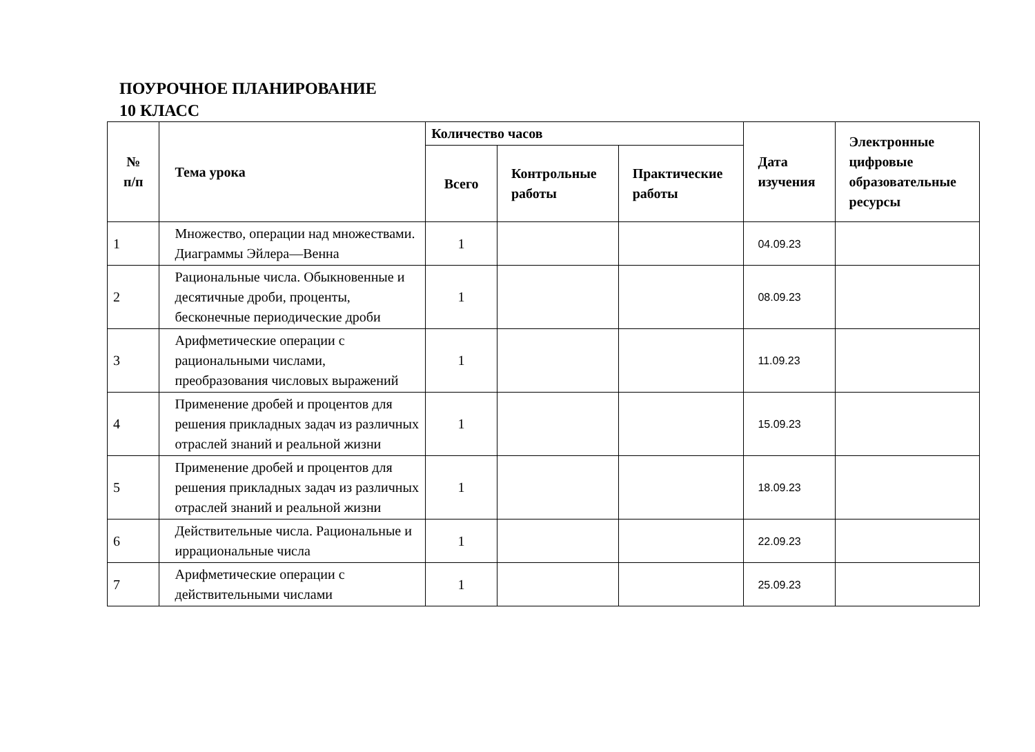ПОУРОЧНОЕ ПЛАНИРОВАНИЕ
10 КЛАСС
| № п/п | Тема урока | Количество часов | | | Дата изучения | Электронные цифровые образовательные ресурсы |
| --- | --- | --- | --- | --- | --- | --- |
| | | Всего | Контрольные работы | Практические работы | | |
| 1 | Множество, операции над множествами. Диаграммы Эйлера—Венна | 1 | | | 04.09.23 | |
| 2 | Рациональные числа. Обыкновенные и десятичные дроби, проценты, бесконечные периодические дроби | 1 | | | 08.09.23 | |
| 3 | Арифметические операции с рациональными числами, преобразования числовых выражений | 1 | | | 11.09.23 | |
| 4 | Применение дробей и процентов для решения прикладных задач из различных отраслей знаний и реальной жизни | 1 | | | 15.09.23 | |
| 5 | Применение дробей и процентов для решения прикладных задач из различных отраслей знаний и реальной жизни | 1 | | | 18.09.23 | |
| 6 | Действительные числа. Рациональные и иррациональные числа | 1 | | | 22.09.23 | |
| 7 | Арифметические операции с действительными числами | 1 | | | 25.09.23 | |